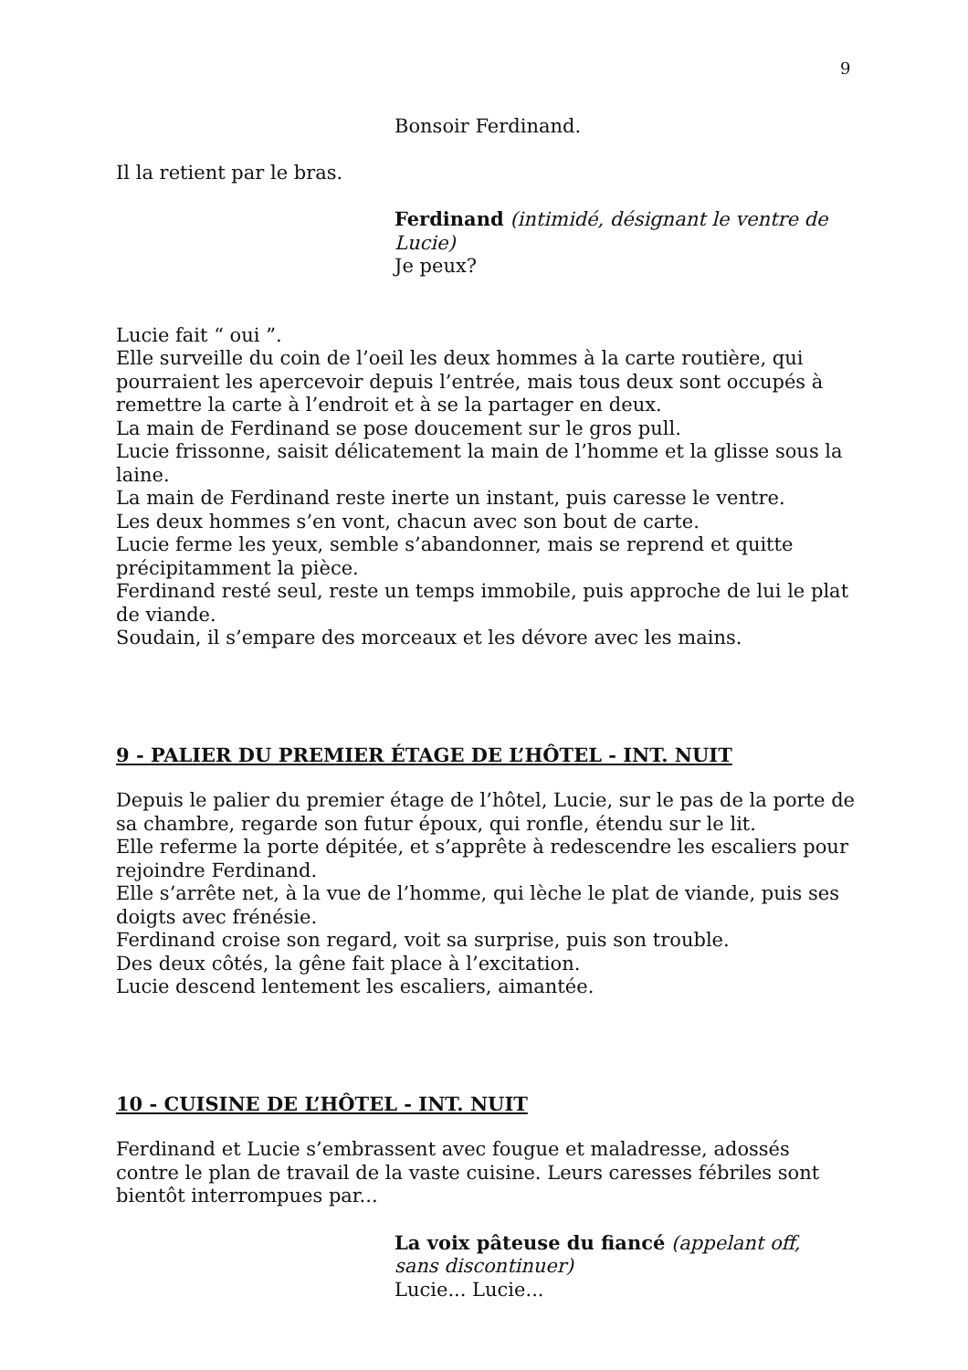9
Bonsoir Ferdinand.
Il la retient par le bras.
Ferdinand (intimidé, désignant le ventre de Lucie)
Je peux?
Lucie fait “ oui ”.
Elle surveille du coin de l’oeil les deux hommes à la carte routière, qui pourraient les apercevoir depuis l’entrée, mais tous deux sont occupés à remettre la carte à l’endroit et à se la partager en deux.
La main de Ferdinand se pose doucement sur le gros pull.
Lucie frissonne, saisit délicatement la main de l’homme et la glisse sous la laine.
La main de Ferdinand reste inerte un instant, puis caresse le ventre.
Les deux hommes s’en vont, chacun avec son bout de carte.
Lucie ferme les yeux, semble s’abandonner, mais se reprend et quitte précipitamment la pièce.
Ferdinand resté seul, reste un temps immobile, puis approche de lui le plat de viande.
Soudain, il s’empare des morceaux et les dévore avec les mains.
9 - PALIER DU PREMIER ÉTAGE DE L’HÔTEL - INT. NUIT
Depuis le palier du premier étage de l’hôtel, Lucie, sur le pas de la porte de sa chambre, regarde son futur époux, qui ronfle, étendu sur le lit.
Elle referme la porte dépitée, et s’apprête à redescendre les escaliers pour rejoindre Ferdinand.
Elle s’arrête net, à la vue de l’homme, qui lèche le plat de viande, puis ses doigts avec frénésie.
Ferdinand croise son regard, voit sa surprise, puis son trouble.
Des deux côtés, la gêne fait place à l’excitation.
Lucie descend lentement les escaliers, aimantée.
10 - CUISINE DE L’HÔTEL - INT. NUIT
Ferdinand et Lucie s’embrassent avec fougue et maladresse, adossés contre le plan de travail de la vaste cuisine. Leurs caresses fébriles sont bientôt interrompues par...
La voix pâteuse du fiancé (appelant off, sans discontinuer)
Lucie... Lucie...